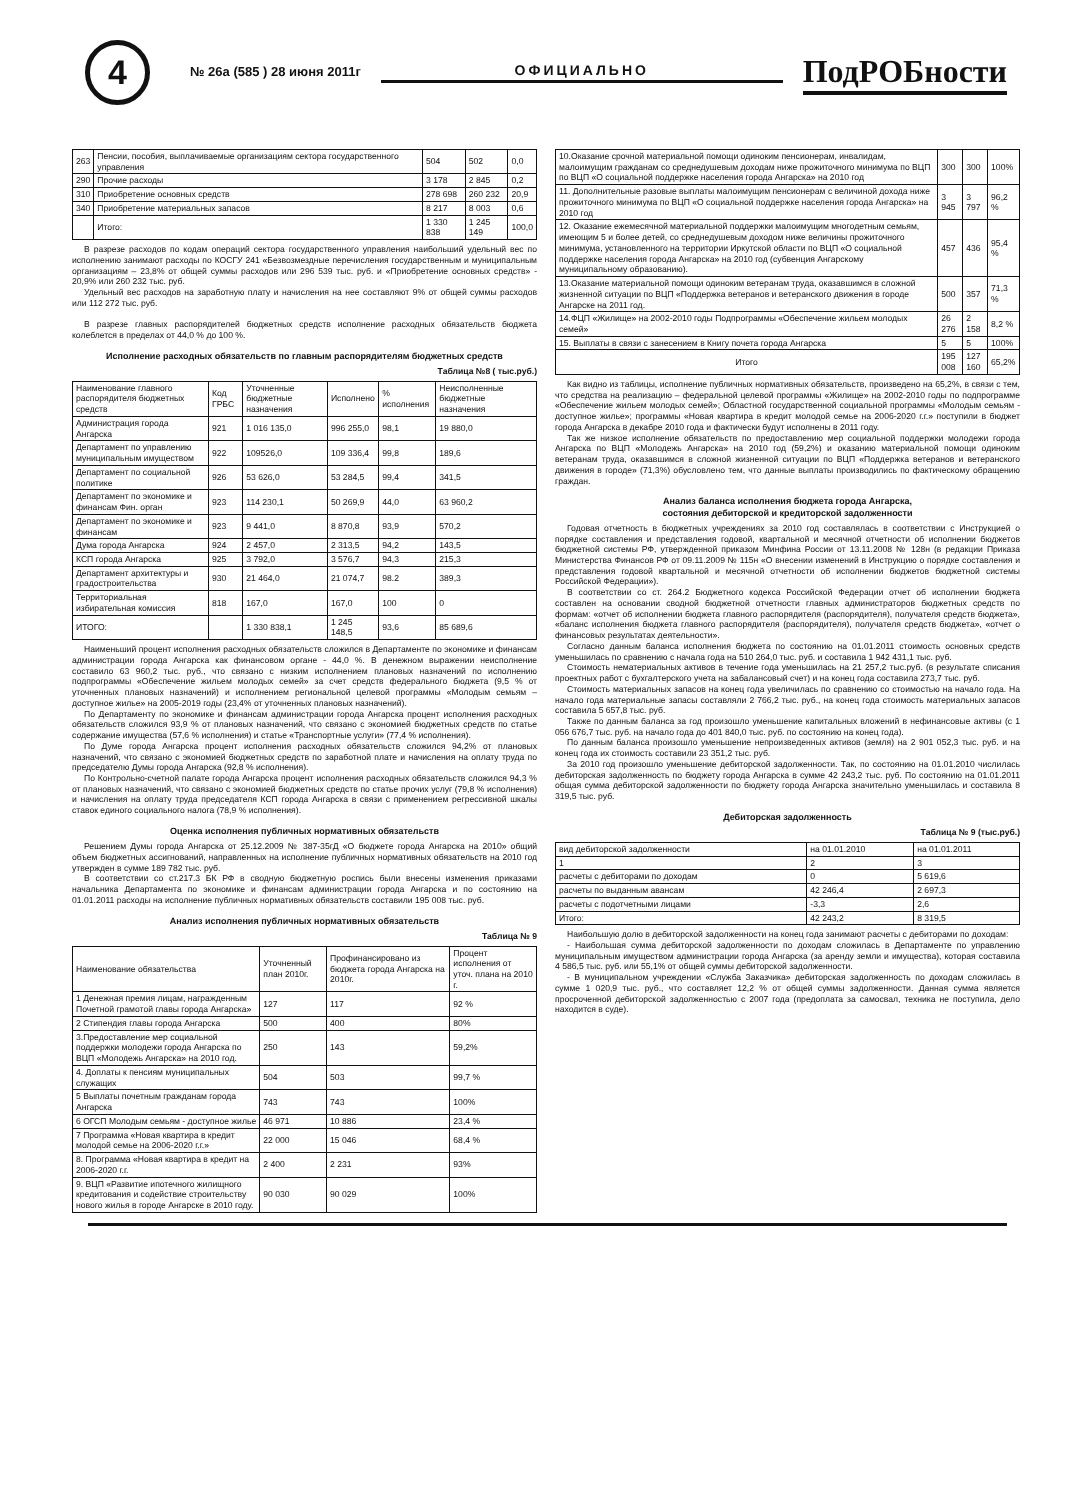4
№ 26а (585 ) 28 июня 2011г ОФИЦИАЛЬНО
ПодРОБности
| 263 | Пенсии, пособия, выплачиваемые организациям сектора государственного управления | 504 | 502 | 0,0 |
| 290 | Прочие расходы | 3 178 | 2 845 | 0,2 |
| 310 | Приобретение основных средств | 278 698 | 260 232 | 20,9 |
| 340 | Приобретение материальных запасов | 8 217 | 8 003 | 0,6 |
| | Итого: | 1 330 838 | 1 245 149 | 100,0 |
В разрезе расходов по кодам операций сектора государственного управления наибольший удельный вес по исполнению занимают расходы по КОСГУ 241 «Безвозмездные перечисления государственным и муниципальным организациям – 23,8% от общей суммы расходов или 296 539 тыс. руб. и «Приобретение основных средств» - 20,9% или 260 232 тыс. руб.
Удельный вес расходов на заработную плату и начисления на нее составляют 9% от общей суммы расходов или 112 272 тыс. руб.
В разрезе главных распорядителей бюджетных средств исполнение расходных обязательств бюджета колеблется в пределах от 44,0 % до 100 %.
Исполнение расходных обязательств по главным распорядителям бюджетных средств
Таблица №8 ( тыс.руб.)
| Наименование главного распорядителя бюджетных средств | Код ГРБС | Уточненные бюджетные назначения | Исполнено | % исполнения | Неисполненные бюджетные назначения |
| --- | --- | --- | --- | --- | --- |
| Администрация города Ангарска | 921 | 1 016 135,0 | 996 255,0 | 98,1 | 19 880,0 |
| Департамент по управлению муниципальным имуществом | 922 | 109526,0 | 109 336,4 | 99,8 | 189,6 |
| Департамент по социальной политике | 926 | 53 626,0 | 53 284,5 | 99,4 | 341,5 |
| Департамент по экономике и финансам Фин. орган | 923 | 114 230,1 | 50 269,9 | 44,0 | 63 960,2 |
| Департамент по экономике и финансам | 923 | 9 441,0 | 8 870,8 | 93,9 | 570,2 |
| Дума города Ангарска | 924 | 2 457,0 | 2 313,5 | 94,2 | 143,5 |
| КСП города Ангарска | 925 | 3 792,0 | 3 576,7 | 94,3 | 215,3 |
| Департамент архитектуры и градостроительства | 930 | 21 464,0 | 21 074,7 | 98.2 | 389,3 |
| Территориальная избирательная комиссия | 818 | 167,0 | 167,0 | 100 | 0 |
| ИТОГО: | | 1 330 838,1 | 1 245 148,5 | 93,6 | 85 689,6 |
Наименьший процент исполнения расходных обязательств сложился в Департаменте по экономике и финансам администрации города Ангарска как финансовом органе - 44,0 %. В денежном выражении неисполнение составило 63 960,2 тыс. руб., что связано с низким исполнением плановых назначений по исполнению подпрограммы «Обеспечение жильем молодых семей» за счет средств федерального бюджета (9,5 % от уточненных плановых назначений) и исполнением региональной целевой программы «Молодым семьям – доступное жилье» на 2005-2019 годы (23,4% от уточненных плановых назначений).
По Департаменту по экономике и финансам администрации города Ангарска процент исполнения расходных обязательств сложился 93,9 % от плановых назначений, что связано с экономией бюджетных средств по статье содержание имущества (57,6 % исполнения) и статье «Транспортные услуги» (77,4 % исполнения).
По Думе города Ангарска процент исполнения расходных обязательств сложился 94,2% от плановых назначений, что связано с экономией бюджетных средств по заработной плате и начисления на оплату труда по председателю Думы города Ангарска (92,8 % исполнения).
По Контрольно-счетной палате города Ангарска процент исполнения расходных обязательств сложился 94,3 % от плановых назначений, что связано с экономией бюджетных средств по статье прочих услуг (79,8 % исполнения) и начисления на оплату труда председателя КСП города Ангарска в связи с применением регрессивной шкалы ставок единого социального налога (78,9 % исполнения).
Оценка исполнения публичных нормативных обязательств
Решением Думы города Ангарска от 25.12.2009 № 387-35гД «О бюджете города Ангарска на 2010» общий объем бюджетных ассигнований, направленных на исполнение публичных нормативных обязательств на 2010 год утвержден в сумме 189 782 тыс. руб.
В соответствии со ст.217.3 БК РФ в сводную бюджетную роспись были внесены изменения приказами начальника Департамента по экономике и финансам администрации города Ангарска и по состоянию на 01.01.2011 расходы на исполнение публичных нормативных обязательств составили 195 008 тыс. руб.
Анализ исполнения публичных нормативных обязательств
Таблица № 9
| Наименование обязательства | Уточненный план 2010г. | Профинансировано из бюджета города Ангарска на 2010г. | Процент исполнения от уточ. плана на 2010 г. |
| --- | --- | --- | --- |
| 1 Денежная премия лицам, награжденным Почетной грамотой главы города Ангарска» | 127 | 117 | 92 % |
| 2 Стипендия главы города Ангарска | 500 | 400 | 80% |
| 3.Предоставление мер социальной поддержки молодежи города Ангарска по ВЦП «Молодежь Ангарска» на 2010 год. | 250 | 143 | 59,2% |
| 4. Доплаты к пенсиям муниципальных служащих | 504 | 503 | 99,7 % |
| 5 Выплаты почетным гражданам города Ангарска | 743 | 743 | 100% |
| 6 ОГСП Молодым семьям - доступное жилье | 46 971 | 10 886 | 23,4 % |
| 7 Программа «Новая квартира в кредит молодой семье на 2006-2020 г.г.» | 22 000 | 15 046 | 68,4 % |
| 8. Программа «Новая квартира в кредит на 2006-2020 г.г. | 2 400 | 2 231 | 93% |
| 9. ВЦП «Развитие ипотечного жилищного кредитования и содействие строительству нового жилья в городе Ангарске в 2010 году. | 90 030 | 90 029 | 100% |
| 10.Оказание срочной материальной помощи одиноким пенсионерам, инвалидам, малоимущим гражданам со среднедушевым доходам ниже прожиточного минимума по ВЦП по ВЦП «О социальной поддержке населения города Ангарска» на 2010 год | 300 | 300 | 100% |
| 11. Дополнительные разовые выплаты малоимущим пенсионерам с величиной дохода ниже прожиточного минимума по ВЦП «О социальной поддержке населения города Ангарска» на 2010 год | 3 945 | 3 797 | 96,2 % |
| 12. Оказание ежемесячной материальной поддержки малоимущим многодетным семьям, имеющим 5 и более детей, со среднедушевым доходом ниже величины прожиточного минимума, установленного на территории Иркутской области по ВЦП «О социальной поддержке населения города Ангарска» на 2010 год (субвенция Ангарскому муниципальному образованию). | 457 | 436 | 95,4 % |
| 13.Оказание материальной помощи одиноким ветеранам труда, оказавшимся в сложной жизненной ситуации по ВЦП «Поддержка ветеранов и ветеранского движения в городе Ангарске на 2011 год. | 500 | 357 | 71,3 % |
| 14.ФЦП «Жилище» на 2002-2010 годы Подпрограммы «Обеспечение жильем молодых семей» | 26 276 | 2 158 | 8,2 % |
| 15. Выплаты в связи с занесением в Книгу почета города Ангарска | 5 | 5 | 100% |
| Итого | 195 008 | 127 160 | 65,2% |
Как видно из таблицы, исполнение публичных нормативных обязательств, произведено на 65,2%, в связи с тем, что средства на реализацию – федеральной целевой программы «Жилище» на 2002-2010 годы по подпрограмме «Обеспечение жильем молодых семей»; Областной государственной социальной программы «Молодым семьям - доступное жилье»; программы «Новая квартира в кредит молодой семье на 2006-2020 г.г.» поступили в бюджет города Ангарска в декабре 2010 года и фактически будут исполнены в 2011 году.
Так же низкое исполнение обязательств по предоставлению мер социальной поддержки молодежи города Ангарска по ВЦП «Молодежь Ангарска» на 2010 год (59,2%) и оказанию материальной помощи одиноким ветеранам труда, оказавшимся в сложной жизненной ситуации по ВЦП «Поддержка ветеранов и ветеранского движения в городе» (71,3%) обусловлено тем, что данные выплаты производились по фактическому обращению граждан.
Анализ баланса исполнения бюджета города Ангарска,
состояния дебиторской и кредиторской задолженности
Годовая отчетность в бюджетных учреждениях за 2010 год составлялась в соответствии с Инструкцией о порядке составления и представления годовой, квартальной и месячной отчетности об исполнении бюджетов бюджетной системы РФ, утвержденной приказом Минфина России от 13.11.2008 № 128н (в редакции Приказа Министерства Финансов РФ от 09.11.2009 № 115н «О внесении изменений в Инструкцию о порядке составления и представления годовой квартальной и месячной отчетности об исполнении бюджетов бюджетной системы Российской Федерации»).
В соответствии со ст. 264.2 Бюджетного кодекса Российской Федерации отчет об исполнении бюджета составлен на основании сводной бюджетной отчетности главных администраторов бюджетных средств по формам: «отчет об исполнении бюджета главного распорядителя (распорядителя), получателя средств бюджета», «баланс исполнения бюджета главного распорядителя (распорядителя), получателя средств бюджета», «отчет о финансовых результатах деятельности».
Согласно данным баланса исполнения бюджета по состоянию на 01.01.2011 стоимость основных средств уменьшилась по сравнению с начала года на 510 264,0 тыс. руб. и составила 1 942 431,1 тыс. руб.
Стоимость нематериальных активов в течение года уменьшилась на 21 257,2 тыс.руб. (в результате списания проектных работ с бухгалтерского учета на забалансовый счет) и на конец года составила 273,7 тыс. руб.
Стоимость материальных запасов на конец года увеличилась по сравнению со стоимостью на начало года. На начало года материальные запасы составляли 2 766,2 тыс. руб., на конец года стоимость материальных запасов составила 5 657,8 тыс. руб.
Также по данным баланса за год произошло уменьшение капитальных вложений в нефинансовые активы (с 1 056 676,7 тыс. руб. на начало года до 401 840,0 тыс. руб. по состоянию на конец года).
По данным баланса произошло уменьшение непроизведенных активов (земля) на 2 901 052,3 тыс. руб. и на конец года их стоимость составили 23 351,2 тыс. руб.
За 2010 год произошло уменьшение дебиторской задолженности. Так, по состоянию на 01.01.2010 числилась дебиторская задолженность по бюджету города Ангарска в сумме 42 243,2 тыс. руб. По состоянию на 01.01.2011 общая сумма дебиторской задолженности по бюджету города Ангарска значительно уменьшилась и составила 8 319,5 тыс. руб.
Дебиторская задолженность
Таблица № 9 (тыс.руб.)
| вид дебиторской задолженности | на 01.01.2010 | на 01.01.2011 |
| 1 | 2 | 3 |
| расчеты с дебиторами по доходам | 0 | 5 619,6 |
| расчеты по выданным авансам | 42 246,4 | 2 697,3 |
| расчеты с подотчетными лицами | -3,3 | 2,6 |
| Итого: | 42 243,2 | 8 319,5 |
Наибольшую долю в дебиторской задолженности на конец года занимают расчеты с дебиторами по доходам:
- Наибольшая сумма дебиторской задолженности по доходам сложилась в Департаменте по управлению муниципальным имуществом администрации города Ангарска (за аренду земли и имущества), которая составила 4 586,5 тыс. руб. или 55,1% от общей суммы дебиторской задолженности.
- В муниципальном учреждении «Служба Заказчика» дебиторская задолженность по доходам сложилась в сумме 1 020,9 тыс. руб., что составляет 12,2 % от общей суммы задолженности. Данная сумма является просроченной дебиторской задолженностью с 2007 года (предоплата за самосвал, техника не поступила, дело находится в суде).